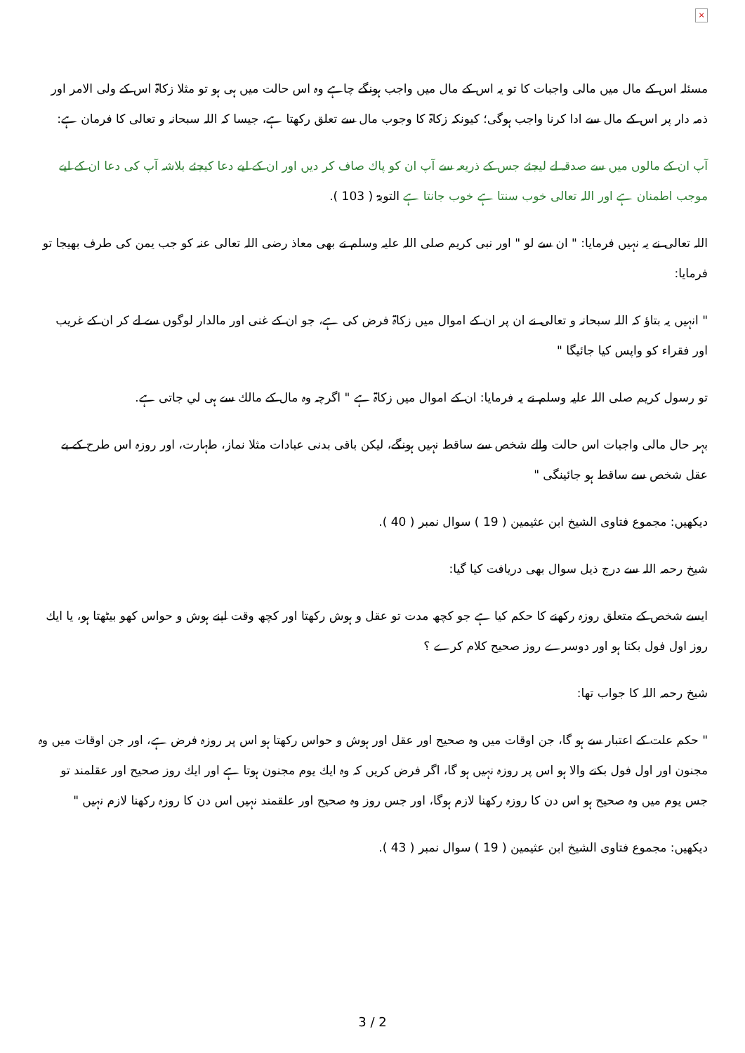×
مسئلہ اس كے مال ميں مالى واجبات كا تو يہ اس كے مال ميں واجب ہونگے چاہے وہ اس حالت ميں ہى ہو تو مثلا زكاۃ اس كے ولى الامر اور ذمہ دار پر اس كے مال سے ادا كرنا واجب ہوگى؛ كيونكہ زكاۃ كا وجوب مال سے تعلق ركھتا ہے، جيسا كہ اللہ سبحانہ و تعالى كا فرمان ہے:
آپ ان كے مالوں ميں سے صدقہ لے ليجئے جس كے ذريعہ سے آپ ان كو پاك صاف كر ديں اور ان كے ليے دعا كيجئے بلاشہ آپ كى دعا ان كے ليے موجب اطمنان ہے اور اللہ تعالى خوب سنتا ہے خوب جانتا ہے التوبۃ ( 103 ).
اللہ تعالى نے يہ نہيں فرمايا: " ان سے لو " اور نبى كريم صلى اللہ عليہ وسلم نے بھى معاذ رضى اللہ تعالى عنہ كو جب يمن كى طرف بھيجا تو فرمايا:
" انہيں يہ بتاؤ كہ اللہ سبحانہ و تعالى نے ان پر ان كے اموال ميں زكاۃ فرض كى ہے، جو ان كے غنى اور مالدار لوگوں سے لے كر ان كے غريب اور فقراء كو واپس كيا جائيگا "
تو رسول كريم صلى اللہ عليہ وسلم نے يہ فرمايا: ان كے اموال ميں زكاۃ ہے " اگرچہ وہ مال كے مالك سے ہى لي جاتى ہے.
بہر حال مالى واجبات اس حالت والے شخص سے ساقط نہيں ہونگے، ليكن باقى بدنى عبادات مثلا نماز، طہارت، اور روزہ اس طرح كے بے عقل شخص سے ساقط ہو جائينگى "
ديكھيں: مجموع فتاوى الشيخ ابن عثيمين ( 19 ) سوال نمبر ( 40 ).
شيخ رحمہ اللہ سے درج ذيل سوال بھى دريافت كيا گيا:
ايسے شخص كے متعلق روزہ ركھنے كا حكم كيا ہے جو كچھ مدت تو عقل و ہوش ركھتا اور كچھ وقت اپنے ہوش و حواس كھو بيٹھتا ہو، يا ايك روز اول فول بكتا ہو اور دوسرے روز صحيح كلام كرے ؟
شيخ رحمہ اللہ كا جواب تھا:
" حكم علت كے اعتبار سے ہو گا، جن اوقات ميں وہ صحيح اور عقل اور ہوش و حواس ركھتا ہو اس پر روزہ فرض ہے، اور جن اوقات ميں وہ مجنون اور اول فول بكنے والا ہو اس پر روزہ نہيں ہو گا، اگر فرض كريں كہ وہ ايك يوم مجنون ہوتا ہے اور ايك روز صحيح اور عقلمند تو جس يوم ميں وہ صحيح ہو اس دن كا روزہ ركھنا لازم ہوگا، اور جس روز وہ صحيح اور علقمند نہيں اس دن كا روزہ ركھنا لازم نہيں "
ديكھيں: مجموع فتاوى الشيخ ابن عثيمين ( 19 ) سوال نمبر ( 43 ).
3 / 2